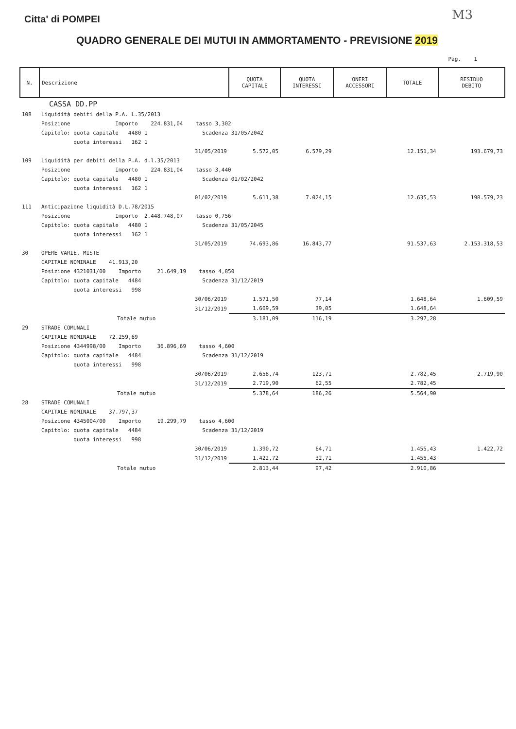M3
Citta' di POMPEI
QUADRO GENERALE DEI MUTUI IN AMMORTAMENTO - PREVISIONE 2019
Pag. 1
| N. | Descrizione | QUOTA CAPITALE | QUOTA INTERESSI | ONERI ACCESSORI | TOTALE | RESIDUO DEBITO |
| --- | --- | --- | --- | --- | --- | --- |
| | CASSA DD.PP | | | | | |
| 108 | Liquidità debiti della P.A. L.35/2013 | | | | | |
| | Posizione Importo 224.831,04 tasso 3,302 | | | | | |
| | Capitolo: quota capitale 4480 1 Scadenza 31/05/2042 | | | | | |
| | quota interessi 162 1 | | | | | |
| | 31/05/2019 | 5.572,05 | 6.579,29 | | 12.151,34 | 193.679,73 |
| 109 | Liquidità per debiti della P.A. d.l.35/2013 | | | | | |
| | Posizione Importo 224.831,04 tasso 3,440 | | | | | |
| | Capitolo: quota capitale 4480 1 Scadenza 01/02/2042 | | | | | |
| | quota interessi 162 1 | | | | | |
| | 01/02/2019 | 5.611,38 | 7.024,15 | | 12.635,53 | 198.579,23 |
| 111 | Anticipazione liquidità D.L.78/2015 | | | | | |
| | Posizione Importo 2.448.748,07 tasso 0,756 | | | | | |
| | Capitolo: quota capitale 4480 1 Scadenza 31/05/2045 | | | | | |
| | quota interessi 162 1 | | | | | |
| | 31/05/2019 | 74.693,86 | 16.843,77 | | 91.537,63 | 2.153.318,53 |
| 30 | OPERE VARIE, MISTE | | | | | |
| | CAPITALE NOMINALE 41.913,20 | | | | | |
| | Posizione 4321031/00 Importo 21.649,19 tasso 4,850 | | | | | |
| | Capitolo: quota capitale 4484 Scadenza 31/12/2019 | | | | | |
| | quota interessi 998 | | | | | |
| | 30/06/2019 | 1.571,50 | 77,14 | | 1.648,64 | 1.609,59 |
| | 31/12/2019 | 1.609,59 | 39,05 | | 1.648,64 | |
| | Totale mutuo | 3.181,09 | 116,19 | | 3.297,28 | |
| 29 | STRADE COMUNALI | | | | | |
| | CAPITALE NOMINALE 72.259,69 | | | | | |
| | Posizione 4344998/00 Importo 36.896,69 tasso 4,600 | | | | | |
| | Capitolo: quota capitale 4484 Scadenza 31/12/2019 | | | | | |
| | quota interessi 998 | | | | | |
| | 30/06/2019 | 2.658,74 | 123,71 | | 2.782,45 | 2.719,90 |
| | 31/12/2019 | 2.719,90 | 62,55 | | 2.782,45 | |
| | Totale mutuo | 5.378,64 | 186,26 | | 5.564,90 | |
| 28 | STRADE COMUNALI | | | | | |
| | CAPITALE NOMINALE 37.797,37 | | | | | |
| | Posizione 4345004/00 Importo 19.299,79 tasso 4,600 | | | | | |
| | Capitolo: quota capitale 4484 Scadenza 31/12/2019 | | | | | |
| | quota interessi 998 | | | | | |
| | 30/06/2019 | 1.390,72 | 64,71 | | 1.455,43 | 1.422,72 |
| | 31/12/2019 | 1.422,72 | 32,71 | | 1.455,43 | |
| | Totale mutuo | 2.813,44 | 97,42 | | 2.910,86 | |